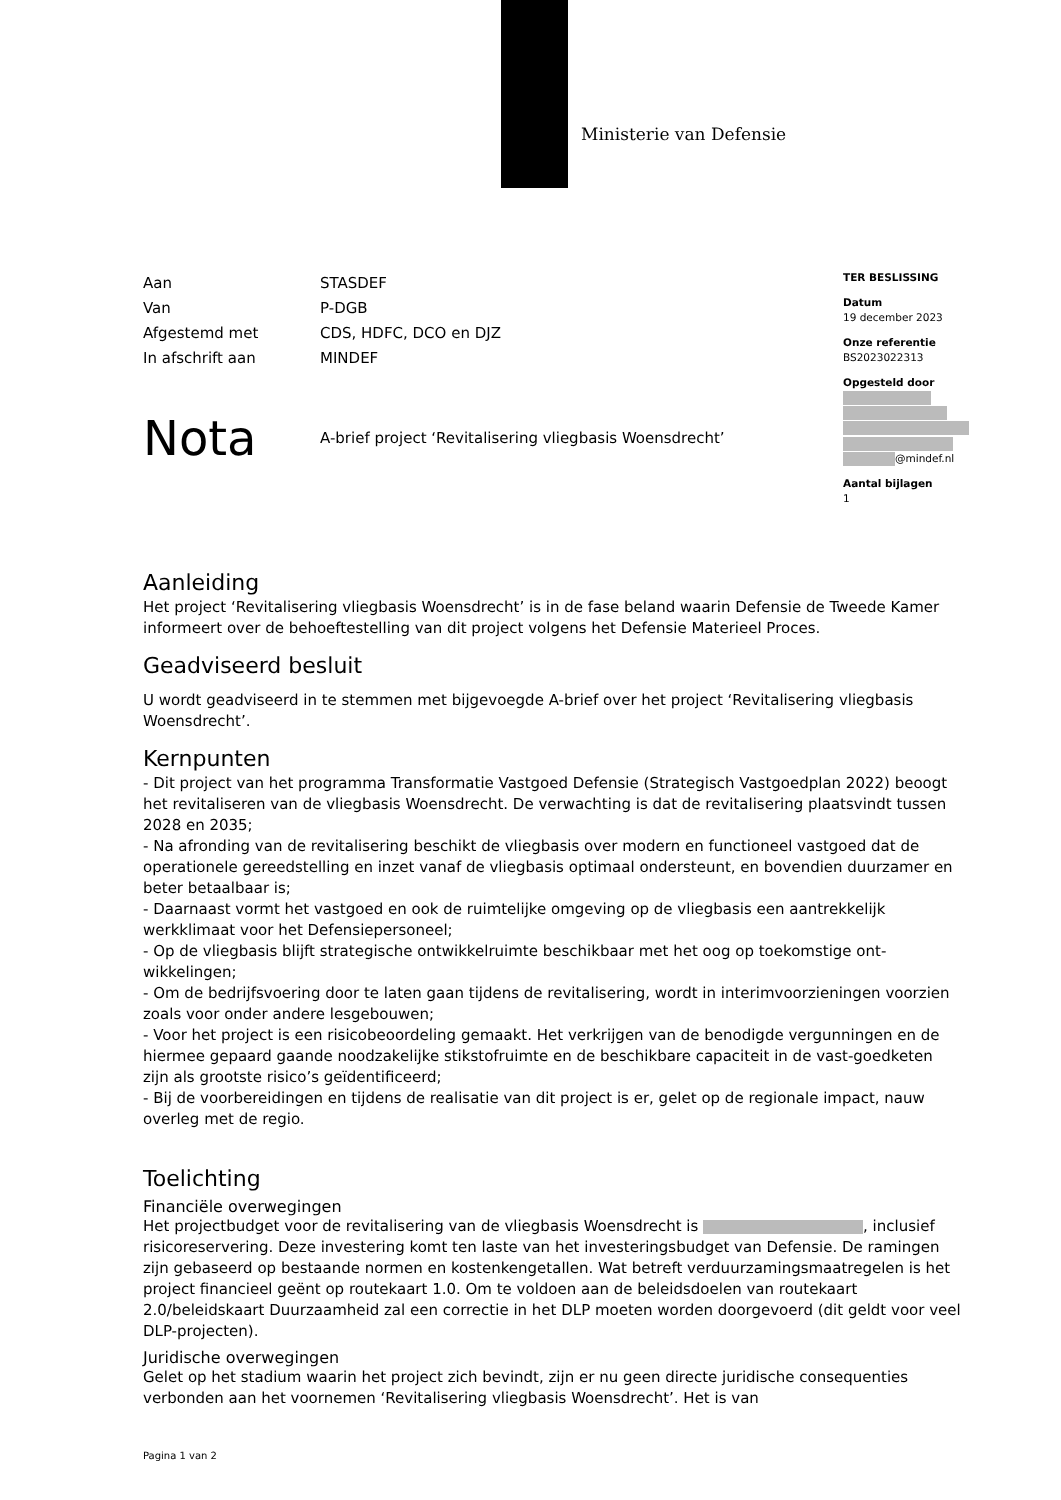Ministerie van Defensie
TER BESLISSING
Datum
19 december 2023
Onze referentie
BS2023022313
Opgesteld door
@mindef.nl
Aantal bijlagen
1
| Aan | STASDEF |
| Van | P-DGB |
| Afgestemd met | CDS, HDFC, DCO en DJZ |
| In afschrift aan | MINDEF |
Nota
A-brief project ‘Revitalisering vliegbasis Woensdrecht’
Aanleiding
Het project ‘Revitalisering vliegbasis Woensdrecht’ is in de fase beland waarin Defensie de Tweede Kamer informeert over de behoeftestelling van dit project volgens het Defensie Materieel Proces.
Geadviseerd besluit
U wordt geadviseerd in te stemmen met bijgevoegde A-brief over het project ‘Revitalisering vliegbasis Woensdrecht’.
Kernpunten
- Dit project van het programma Transformatie Vastgoed Defensie (Strategisch Vastgoedplan 2022) beoogt het revitaliseren van de vliegbasis Woensdrecht. De verwachting is dat de revitalisering plaatsvindt tussen 2028 en 2035;
- Na afronding van de revitalisering beschikt de vliegbasis over modern en functioneel vastgoed dat de operationele gereedstelling en inzet vanaf de vliegbasis optimaal ondersteunt, en bovendien duurzamer en beter betaalbaar is;
- Daarnaast vormt het vastgoed en ook de ruimtelijke omgeving op de vliegbasis een aantrekkelijk werkklimaat voor het Defensiepersoneel;
- Op de vliegbasis blijft strategische ontwikkelruimte beschikbaar met het oog op toekomstige ont-wikkelingen;
- Om de bedrijfsvoering door te laten gaan tijdens de revitalisering, wordt in interimvoorzieningen voorzien zoals voor onder andere lesgebouwen;
- Voor het project is een risicobeoordeling gemaakt. Het verkrijgen van de benodigde vergunningen en de hiermee gepaard gaande noodzakelijke stikstofruimte en de beschikbare capaciteit in de vast-goedketen zijn als grootste risico’s geïdentificeerd;
- Bij de voorbereidingen en tijdens de realisatie van dit project is er, gelet op de regionale impact, nauw overleg met de regio.
Toelichting
Financiële overwegingen
Het projectbudget voor de revitalisering van de vliegbasis Woensdrecht is , inclusief risicoreservering. Deze investering komt ten laste van het investeringsbudget van Defensie. De ramingen zijn gebaseerd op bestaande normen en kostenkengetallen. Wat betreft verduurzamingsmaatregelen is het project financieel geënt op routekaart 1.0. Om te voldoen aan de beleidsdoelen van routekaart 2.0/beleidskaart Duurzaamheid zal een correctie in het DLP moeten worden doorgevoerd (dit geldt voor veel DLP-projecten).
Juridische overwegingen
Gelet op het stadium waarin het project zich bevindt, zijn er nu geen directe juridische consequenties verbonden aan het voornemen ‘Revitalisering vliegbasis Woensdrecht’. Het is van
Pagina 1 van 2